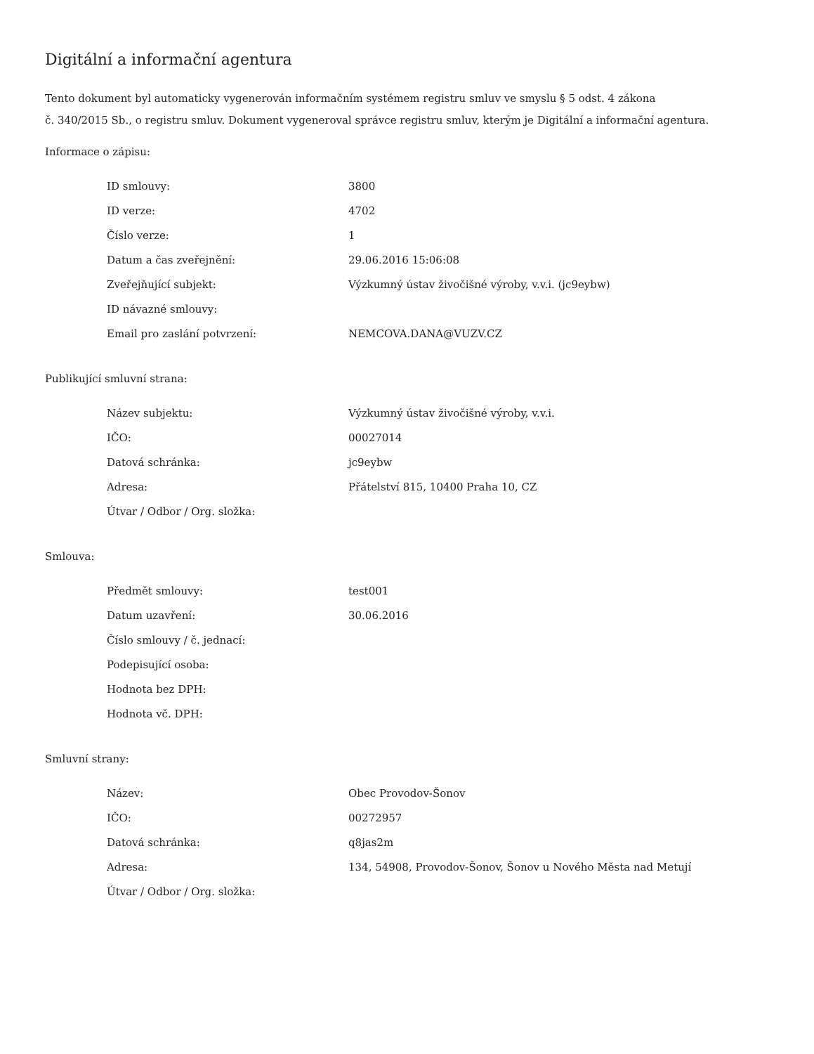Digitální a informační agentura
Tento dokument byl automaticky vygenerován informačním systémem registru smluv ve smyslu § 5 odst. 4 zákona
č. 340/2015 Sb., o registru smluv. Dokument vygeneroval správce registru smluv, kterým je Digitální a informační agentura.
Informace o zápisu:
| ID smlouvy: | 3800 |
| ID verze: | 4702 |
| Číslo verze: | 1 |
| Datum a čas zveřejnění: | 29.06.2016 15:06:08 |
| Zveřejňující subjekt: | Výzkumný ústav živočišné výroby, v.v.i. (jc9eybw) |
| ID návazné smlouvy: | |
| Email pro zaslání potvrzení: | NEMCOVA.DANA@VUZV.CZ |
Publikující smluvní strana:
| Název subjektu: | Výzkumný ústav živočišné výroby, v.v.i. |
| IČO: | 00027014 |
| Datová schránka: | jc9eybw |
| Adresa: | Přátelství 815, 10400 Praha 10, CZ |
| Útvar / Odbor / Org. složka: | |
Smlouva:
| Předmět smlouvy: | test001 |
| Datum uzavření: | 30.06.2016 |
| Číslo smlouvy / č. jednací: | |
| Podepisující osoba: | |
| Hodnota bez DPH: | |
| Hodnota vč. DPH: | |
Smluvní strany:
| Název: | Obec Provodov-Šonov |
| IČO: | 00272957 |
| Datová schránka: | q8jas2m |
| Adresa: | 134, 54908, Provodov-Šonov, Šonov u Nového Města nad Metují |
| Útvar / Odbor / Org. složka: | |